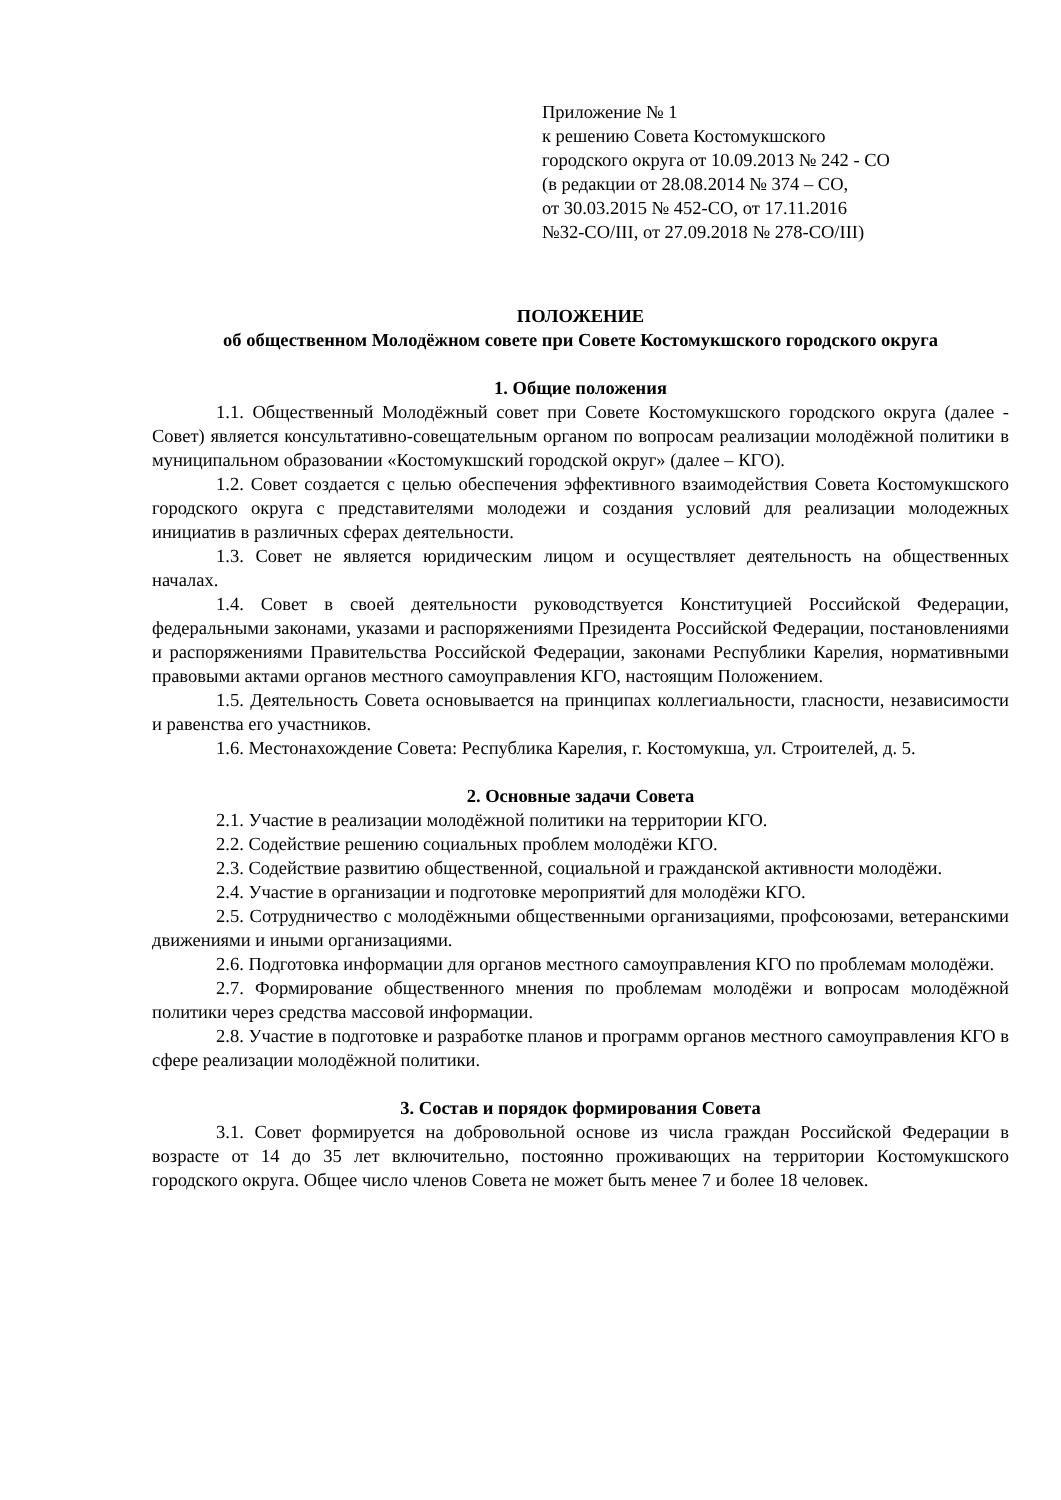Приложение № 1
к решению Совета Костомукшского
городского округа от 10.09.2013 № 242 - СО
(в редакции от 28.08.2014 № 374 – СО,
от 30.03.2015 № 452-СО, от 17.11.2016
№32-СО/III, от 27.09.2018 № 278-СО/III)
ПОЛОЖЕНИЕ
об общественном Молодёжном совете при Совете Костомукшского городского округа
1. Общие положения
1.1. Общественный Молодёжный совет при Совете Костомукшского городского округа (далее - Совет) является консультативно-совещательным органом по вопросам реализации молодёжной политики в муниципальном образовании «Костомукшский городской округ» (далее – КГО).
1.2. Совет создается с целью обеспечения эффективного взаимодействия Совета Костомукшского городского округа с представителями молодежи и создания условий для реализации молодежных инициатив в различных сферах деятельности.
1.3. Совет не является юридическим лицом и осуществляет деятельность на общественных началах.
1.4. Совет в своей деятельности руководствуется Конституцией Российской Федерации, федеральными законами, указами и распоряжениями Президента Российской Федерации, постановлениями и распоряжениями Правительства Российской Федерации, законами Республики Карелия, нормативными правовыми актами органов местного самоуправления КГО, настоящим Положением.
1.5. Деятельность Совета основывается на принципах коллегиальности, гласности, независимости и равенства его участников.
1.6. Местонахождение Совета: Республика Карелия, г. Костомукша, ул. Строителей, д. 5.
2. Основные задачи Совета
2.1. Участие в реализации молодёжной политики на территории КГО.
2.2. Содействие решению социальных проблем молодёжи КГО.
2.3. Содействие развитию общественной, социальной и гражданской активности молодёжи.
2.4. Участие в организации и подготовке мероприятий для молодёжи КГО.
2.5. Сотрудничество с молодёжными общественными организациями, профсоюзами, ветеранскими движениями и иными организациями.
2.6. Подготовка информации для органов местного самоуправления КГО по проблемам молодёжи.
2.7. Формирование общественного мнения по проблемам молодёжи и вопросам молодёжной политики через средства массовой информации.
2.8. Участие в подготовке и разработке планов и программ органов местного самоуправления КГО в сфере реализации молодёжной политики.
3. Состав и порядок формирования Совета
3.1. Совет формируется на добровольной основе из числа граждан Российской Федерации в возрасте от 14 до 35 лет включительно, постоянно проживающих на территории Костомукшского городского округа. Общее число членов Совета не может быть менее 7 и более 18 человек.